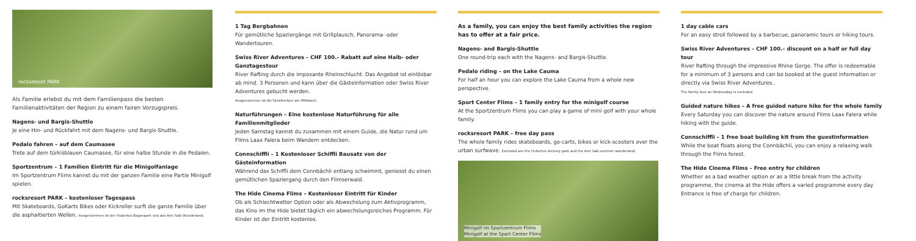rocksresort PARK
Als Familie erlebst du mit dem Familienpass die besten Familienaktivitäten der Region zu einem fairen Vorzugspreis.
Nagens- und Bargis-Shuttle
Je eine Hin- und Rückfahrt mit dem Nagens- und Bargis-Shuttle.
Pedalo fahren – auf dem Caumasee
Trete auf dem türkisblauen Caumasee, für eine halbe Stunde in die Pedalen.
Sportzentrum – 1 Familien Eintritt für die Minigolfanlage
Im Sportzentrum Flims kannst du mit der ganzen Familie eine Partie Minigolf spielen.
rocksresort PARK – kostenloser Tagespass
Mit Skateboards, GoKarts Bikes oder Kickroller surft die ganze Familie über die asphaltierten Wellen. Ausgenommen ist der Hubertus Bogenpark und das Ami Sabi Wunderland.
1 Tag Bergbahnen
Für gemütliche Spaziergänge mit Grillplausch, Panorama- oder Wandertouren.
Swiss River Adventures – CHF 100.– Rabatt auf eine Halb- oder Ganztagestour
River Rafting durch die imposante Rheinschlucht. Das Angebot ist einlösbar ab mind. 3 Personen und kann über die Gästeinformation oder Swiss River Adventures gebucht werden.
Ausgenommen ist die Familientour am Mittwoch.
Naturführungen – Eine kostenlose Naturführung für alle Familienmitglieder
Jeden Samstag kannst du zusammen mit einem Guide, die Natur rund um Flims Laax Falera beim Wandern entdecken.
Connschiffli – 1 Kostenloser Schiffli Bausatz von der Gästeinformation
Während das Schiffli dem Connbächli entlang schwimmt, geniesst du einen gemütlichen Spaziergang durch den Flimserwald.
The Hide Cinema Flims – Kostenloser Eintritt für Kinder
Ob als Schlechtwetter Option oder als Abwechslung zum Aktivprogramm, das Kino im the Hide bietet täglich ein abwechslungsreiches Programm. Für Kinder ist der Eintritt kostenlos.
As a family, you can enjoy the best family activities the region has to offer at a fair price.
Nagens- and Bargis-Shuttle
One round-trip each with the Nagens- and Bargis-Shuttle.
Pedalo riding – on the Lake Cauma
For half an hour you can explore the Lake Cauma from a whole new perspective.
Sport Center Flims – 1 family entry for the minigolf course
At the Sportzentrum Flims you can play a game of mini golf with your whole family.
rocksresort PARK – free day pass
The whole family rides skateboards, go-carts, bikes or kick-scooters over the urban surfwave. Excluded are the Hubertus Archery park and the Ami Sabi summer wonderland.
Minigolf im Sportzentrum Flims
Minigolf at the Sport Center Flims
1 day cable cars
For an easy stroll followed by a barbecue, panoramic tours or hiking tours.
Swiss River Adventures – CHF 100.– discount on a half or full day tour
River Rafting through the impressive Rhine Gorge. The offer is redeemable for a minimum of 3 persons and can be booked at the guest information or directly via Swiss River Adventures..
The family tour on Wednesday is excluded.
Guided nature hikes – A free guided nature hike for the whole family
Every Saturday you can discover the nature around Flims Laax Falera while hiking with the guide.
Connschiffli – 1 free boat building kit from the guestinformation
While the boat floats along the Connbächli, you can enjoy a relaxing walk through the Flims forest.
The Hide Cinema Flims – Free entry for children
Whether as a bad weather option or as a little break from the activity programme, the cinema at the Hide offers a varied programme every day. Entrance is free of charge for children.